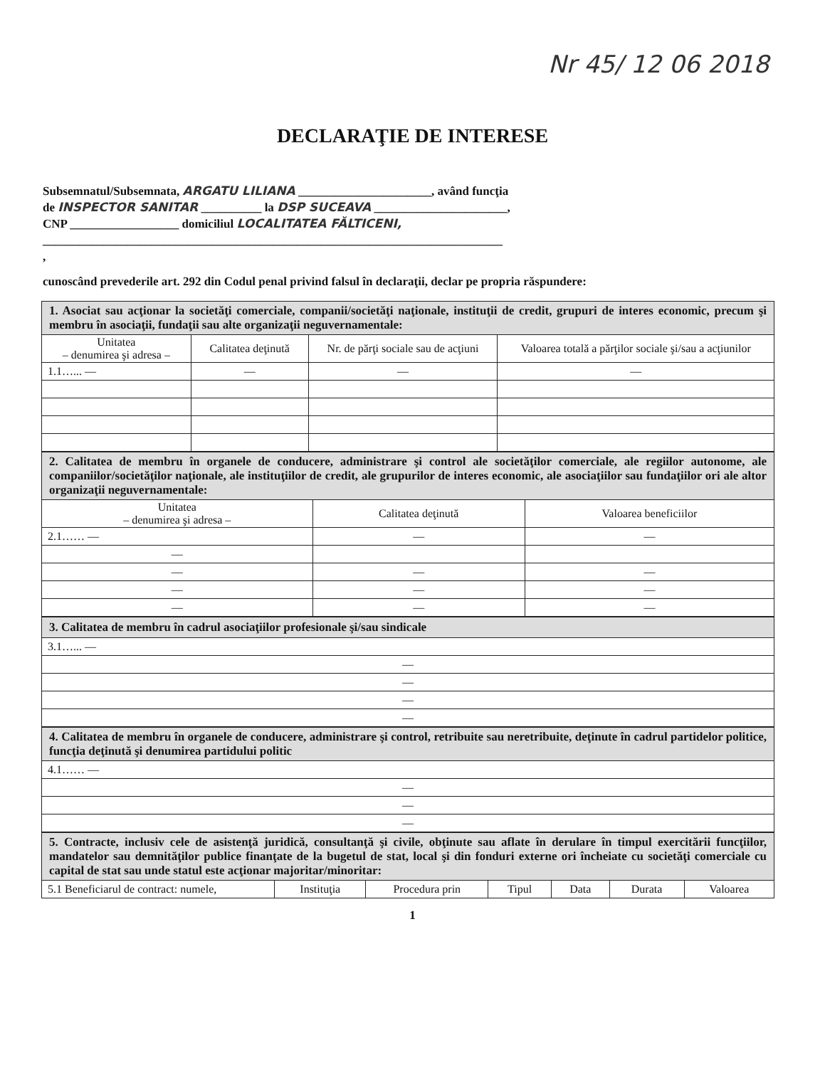Nr 45/ 12 06 2018
DECLARAŢIE DE INTERESE
Subsemnatul/Subsemnata, ARGATU LILIANA ______________________, având funcţia
de INSPECTOR SANITAR __________ la DSP SUCEAVA ______________________,
CNP __________________ domiciliul LOCALITATEA FĂLTICENI,
____________________________________________________________________________
,
cunoscând prevederile art. 292 din Codul penal privind falsul în declaraţii, declar pe propria răspundere:
| 1. Asociat sau acţionar la societăţi comerciale, companii/societăţi naţionale, instituţii de credit, grupuri de interes economic, precum şi membru în asociaţii, fundaţii sau alte organizaţii neguvernamentale: | | | |
| Unitatea – denumirea şi adresa – | Calitatea deţinută | Nr. de părţi sociale sau de acţiuni | Valoarea totală a părţilor sociale şi/sau a acţiunilor |
| 1.1…... — | — | — | — |
| 2. Calitatea de membru în organele de conducere, administrare şi control ale societăţilor comerciale, ale regiilor autonome, ale companiilor/societăţilor naţionale, ale instituţiilor de credit, ale grupurilor de interes economic, ale asociaţiilor sau fundaţiilor ori ale altor organizaţii neguvernamentale: | | |
| Unitatea – denumirea şi adresa – | Calitatea deţinută | Valoarea beneficiilor |
| 2.1…… — | — | — |
| — | | |
| — | — | — |
| — | — | — |
| — | — | — |
| 3. Calitatea de membru în cadrul asociaţiilor profesionale şi/sau sindicale |
| 3.1…... — |
| — |
| — |
| — |
| — |
| 4. Calitatea de membru în organele de conducere, administrare şi control, retribuite sau neretribuite, deţinute în cadrul partidelor politice, funcţia deţinută şi denumirea partidului politic |
| 4.1…… — |
| — |
| — |
| — |
| 5. Contracte, inclusiv cele de asistenţă juridică, consultanţă şi civile, obţinute sau aflate în derulare în timpul exercitării funcţiilor, mandatelor sau demnităţilor publice finanţate de la bugetul de stat, local şi din fonduri externe ori încheiate cu societăţi comerciale cu capital de stat sau unde statul este acţionar majoritar/minoritar: | | | | | | |
| 5.1 Beneficiarul de contract: numele, | Instituţia | Procedura prin | Tipul | Data | Durata | Valoarea |
1